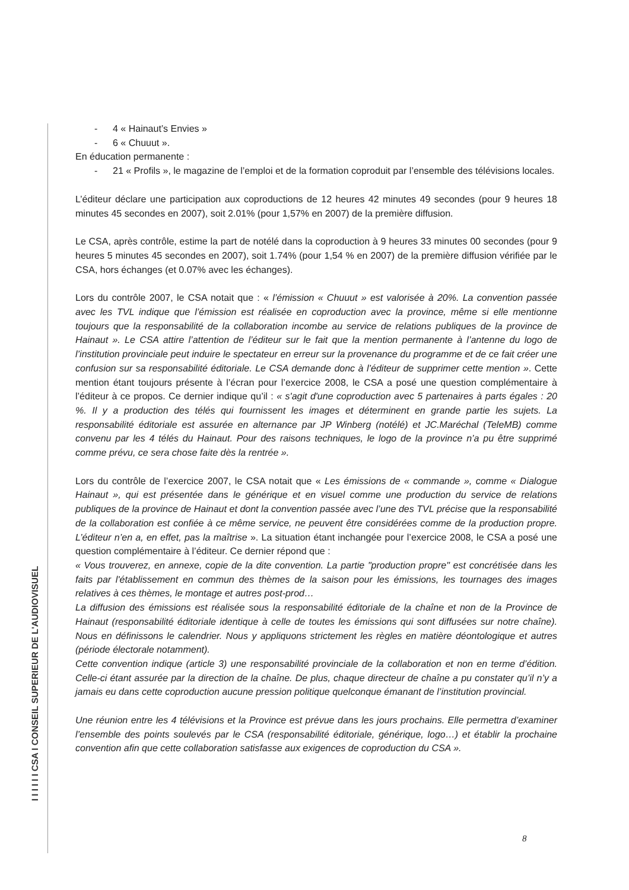I I I I I I CSA I CONSEIL SUPERIEUR DE L'AUDIOVISUEL
- 4 « Hainaut’s Envies »
- 6 « Chuuut ».
En éducation permanente :
- 21 « Profils », le magazine de l’emploi et de la formation coproduit par l’ensemble des télévisions locales.
L’éditeur déclare une participation aux coproductions de 12 heures 42 minutes 49 secondes (pour 9 heures 18 minutes 45 secondes en 2007), soit 2.01% (pour 1,57% en 2007) de la première diffusion.
Le CSA, après contrôle, estime la part de notélé dans la coproduction à 9 heures 33 minutes 00 secondes (pour 9 heures 5 minutes 45 secondes en 2007), soit 1.74% (pour 1,54 % en 2007) de la première diffusion vérifiée par le CSA, hors échanges (et 0.07% avec les échanges).
Lors du contrôle 2007, le CSA notait que : « l’émission « Chuuut » est valorisée à 20%. La convention passée avec les TVL indique que l’émission est réalisée en coproduction avec la province, même si elle mentionne toujours que la responsabilité de la collaboration incombe au service de relations publiques de la province de Hainaut ». Le CSA attire l’attention de l’éditeur sur le fait que la mention permanente à l’antenne du logo de l’institution provinciale peut induire le spectateur en erreur sur la provenance du programme et de ce fait créer une confusion sur sa responsabilité éditoriale. Le CSA demande donc à l’éditeur de supprimer cette mention ». Cette mention étant toujours présente à l’écran pour l’exercice 2008, le CSA a posé une question complémentaire à l’éditeur à ce propos. Ce dernier indique qu’il : « s'agit d'une coproduction avec 5 partenaires à parts égales : 20 %. Il y a production des télés qui fournissent les images et déterminent en grande partie les sujets. La responsabilité éditoriale est assurée en alternance par JP Winberg (notélé) et JC.Maréchal (TeleMB) comme convenu par les 4 télés du Hainaut. Pour des raisons techniques, le logo de la province n’a pu être supprimé comme prévu, ce sera chose faite dès la rentrée ».
Lors du contrôle de l’exercice 2007, le CSA notait que « Les émissions de « commande », comme « Dialogue Hainaut », qui est présentée dans le générique et en visuel comme une production du service de relations publiques de la province de Hainaut et dont la convention passée avec l’une des TVL précise que la responsabilité de la collaboration est confiée à ce même service, ne peuvent être considérées comme de la production propre. L’éditeur n’en a, en effet, pas la maîtrise ». La situation étant inchangée pour l’exercice 2008, le CSA a posé une question complémentaire à l’éditeur. Ce dernier répond que :
« Vous trouverez, en annexe, copie de la dite convention. La partie "production propre" est concrétisée dans les faits par l'établissement en commun des thèmes de la saison pour les émissions, les tournages des images relatives à ces thèmes, le montage et autres post-prod…
La diffusion des émissions est réalisée sous la responsabilité éditoriale de la chaîne et non de la Province de Hainaut (responsabilité éditoriale identique à celle de toutes les émissions qui sont diffusées sur notre chaîne). Nous en définissons le calendrier. Nous y appliquons strictement les règles en matière déontologique et autres (période électorale notamment).
Cette convention indique (article 3) une responsabilité provinciale de la collaboration et non en terme d’édition. Celle-ci étant assurée par la direction de la chaîne. De plus, chaque directeur de chaîne a pu constater qu’il n’y a jamais eu dans cette coproduction aucune pression politique quelconque émanant de l’institution provincial.
Une réunion entre les 4 télévisions et la Province est prévue dans les jours prochains. Elle permettra d’examiner l’ensemble des points soulevés par le CSA (responsabilité éditoriale, générique, logo…) et établir la prochaine convention afin que cette collaboration satisfasse aux exigences de coproduction du CSA ».
8